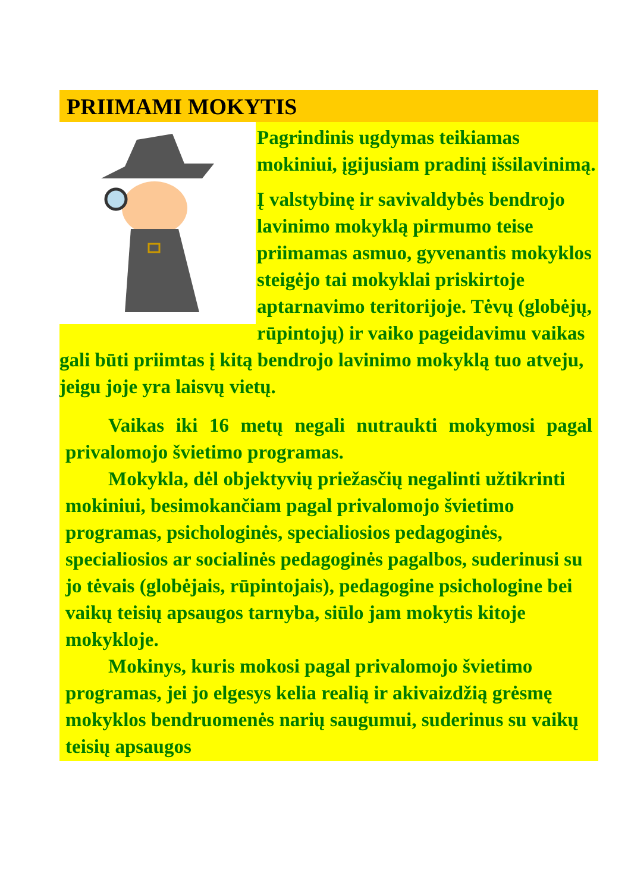PRIIMAMI MOKYTIS
Pagrindinis ugdymas teikiamas mokiniui, įgijusiam pradinį išsilavinimą.
Į valstybinę ir savivaldybės bendrojo lavinimo mokyklą pirmumo teise priimamas asmuo, gyvenantis mokyklos steigėjo tai mokyklai priskirtoje aptarnavimo teritorijoje. Tėvų (globėjų, rūpintojų) ir vaiko pageidavimu vaikas gali būti priimtas į kitą bendrojo lavinimo mokyklą tuo atveju, jeigu joje yra laisvų vietų.
Vaikas iki 16 metų negali nutraukti mokymosi pagal privalomojo švietimo programas.
Mokykla, dėl objektyvių priežasčių negalinti užtikrinti mokiniui, besimokančiam pagal privalomojo švietimo programas, psichologinės, specialiosios pedagoginės, specialiosios ar socialinės pedagoginės pagalbos, suderinusi su jo tėvais (globėjais, rūpintojais), pedagogine psichologine bei vaikų teisių apsaugos tarnyba, siūlo jam mokytis kitoje mokykloje.
Mokinys, kuris mokosi pagal privalomojo švietimo programas, jei jo elgesys kelia realią ir akivaizdžią grėsmę mokyklos bendruomenės narių saugumui, suderinus su vaikų teisių apsaugos